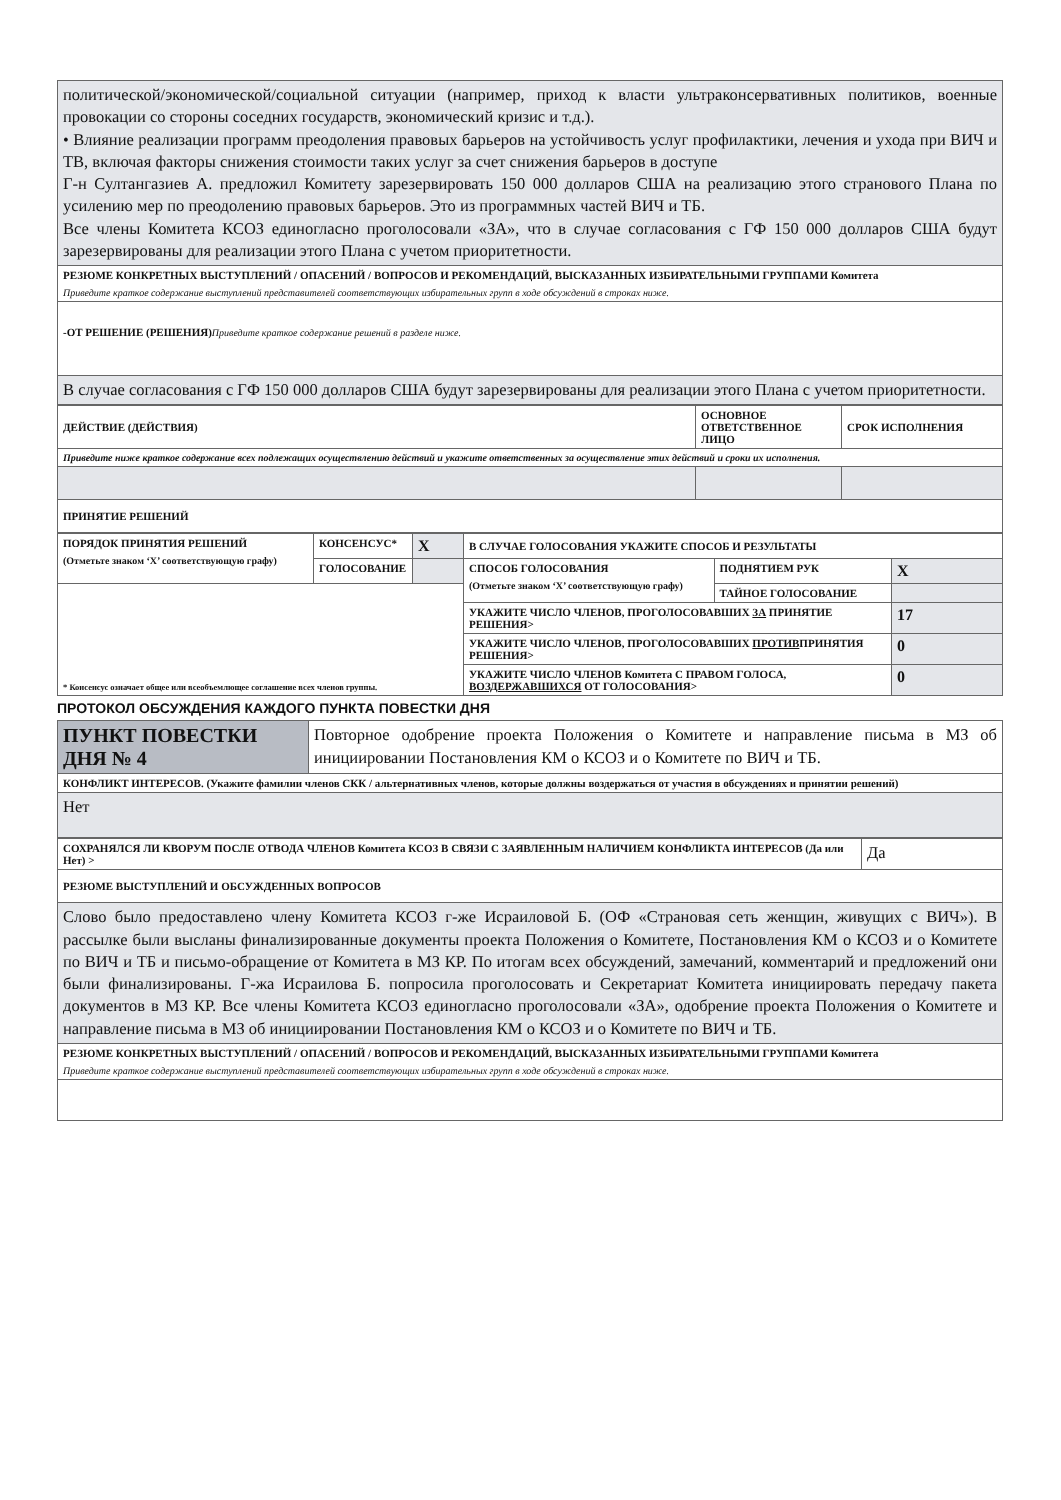| политической/экономической/социальной ситуации (например, приход к власти ультраконсервативных политиков, военные провокации со стороны соседних государств, экономический кризис и т.д.). • Влияние реализации программ преодоления правовых барьеров на устойчивость услуг профилактики, лечения и ухода при ВИЧ и ТВ, включая факторы снижения стоимости таких услуг за счет снижения барьеров в доступе Г-н Султангазиев А. предложил Комитету зарезервировать 150 000 долларов США на реализацию этого странового Плана по усилению мер по преодолению правовых барьеров. Это из программных частей ВИЧ и ТБ. Все члены Комитета КСОЗ единогласно проголосовали «ЗА», что в случае согласования с ГФ 150 000 долларов США будут зарезервированы для реализации этого Плана с учетом приоритетности. |
| РЕЗЮМЕ КОНКРЕТНЫХ ВЫСТУПЛЕНИЙ / ОПАСЕНИЙ / ВОПРОСОВ И РЕКОМЕНДАЦИЙ, ВЫСКАЗАННЫХ ИЗБИРАТЕЛЬНЫМИ ГРУППАМИ Комитета Приведите краткое содержание выступлений представителей соответствующих избирательных групп в ходе обсуждений в строках ниже. |
| -ОТ РЕШЕНИЕ (РЕШЕНИЯ) Приведите краткое содержание решений в разделе ниже. |
| В случае согласования с ГФ 150 000 долларов США будут зарезервированы для реализации этого Плана с учетом приоритетности. |
| ДЕЙСТВИЕ (ДЕЙСТВИЯ) | ОСНОВНОЕ ОТВЕТСТВЕННОЕ ЛИЦО | СРОК ИСПОЛНЕНИЯ |
| Приведите ниже краткое содержание всех подлежащих осуществлению действий и укажите ответственных за осуществление этих действий и сроки их исполнения. | | |
| ПРИНЯТИЕ РЕШЕНИЙ | | |
| ПОРЯДОК ПРИНЯТИЯ РЕШЕНИЙ (Отметьте знаком ‘X’ соответствующую графу) | КОНСЕНСУС* | X | В СЛУЧАЕ ГОЛОСОВАНИЯ УКАЖИТЕ СПОСОБ И РЕЗУЛЬТАТЫ | | |
| | ГОЛОСОВАНИЕ | | СПОСОБ ГОЛОСОВАНИЯ (Отметьте знаком ‘X’ соответствующую графу) | ПОДНЯТИЕМ РУК | X |
| * Консенсус означает общее или всеобъемлющее соглашение всех членов группы. | | | | ТАЙНОЕ ГОЛОСОВАНИЕ | |
| | | | УКАЖИТЕ ЧИСЛО ЧЛЕНОВ, ПРОГОЛОСОВАВШИХ ЗА ПРИНЯТИЕ РЕШЕНИЯ> | | 17 |
| | | | УКАЖИТЕ ЧИСЛО ЧЛЕНОВ, ПРОГОЛОСОВАВШИХ ПРОТИВ ПРИНЯТИЯ РЕШЕНИЯ> | | 0 |
| | | | УКАЖИТЕ ЧИСЛО ЧЛЕНОВ Комитета С ПРАВОМ ГОЛОСА, ВОЗДЕРЖАВШИХСЯ ОТ ГОЛОСОВАНИЯ> | | 0 |
ПРОТОКОЛ ОБСУЖДЕНИЯ КАЖДОГО ПУНКТА ПОВЕСТКИ ДНЯ
| ПУНКТ ПОВЕСТКИ ДНЯ № 4 | Повторное одобрение проекта Положения о Комитете и направление письма в МЗ об инициировании Постановления КМ о КСОЗ и о Комитете по ВИЧ и ТБ. |
| КОНФЛИКТ ИНТЕРЕСОВ. (Укажите фамилии членов СКК / альтернативных членов, которые должны воздержаться от участия в обсуждениях и принятии решений) | |
| Нет | |
| СОХРАНЯЛСЯ ЛИ КВОРУМ ПОСЛЕ ОТВОДА ЧЛЕНОВ Комитета КСОЗ В СВЯЗИ С ЗАЯВЛЕННЫМ НАЛИЧИЕМ КОНФЛИКТА ИНТЕРЕСОВ (Да или Нет) > | Да |
| РЕЗЮМЕ ВЫСТУПЛЕНИЙ И ОБСУЖДЕННЫХ ВОПРОСОВ | |
| Слово было предоставлено члену Комитета КСОЗ г-же Исраиловой Б. (ОФ «Страновая сеть женщин, живущих с ВИЧ»). В рассылке были высланы финализированные документы проекта Положения о Комитете, Постановления КМ о КСОЗ и о Комитете по ВИЧ и ТБ и письмо-обращение от Комитета в МЗ КР. По итогам всех обсуждений, замечаний, комментарий и предложений они были финализированы. Г-жа Исраилова Б. попросила проголосовать и Секретариат Комитета инициировать передачу пакета документов в МЗ КР. Все члены Комитета КСОЗ единогласно проголосовали «ЗА», одобрение проекта Положения о Комитете и направление письма в МЗ об инициировании Постановления КМ о КСОЗ и о Комитете по ВИЧ и ТБ. | |
| РЕЗЮМЕ КОНКРЕТНЫХ ВЫСТУПЛЕНИЙ / ОПАСЕНИЙ / ВОПРОСОВ И РЕКОМЕНДАЦИЙ, ВЫСКАЗАННЫХ ИЗБИРАТЕЛЬНЫМИ ГРУППАМИ Комитета Приведите краткое содержание выступлений представителей соответствующих избирательных групп в ходе обсуждений в строках ниже. | |